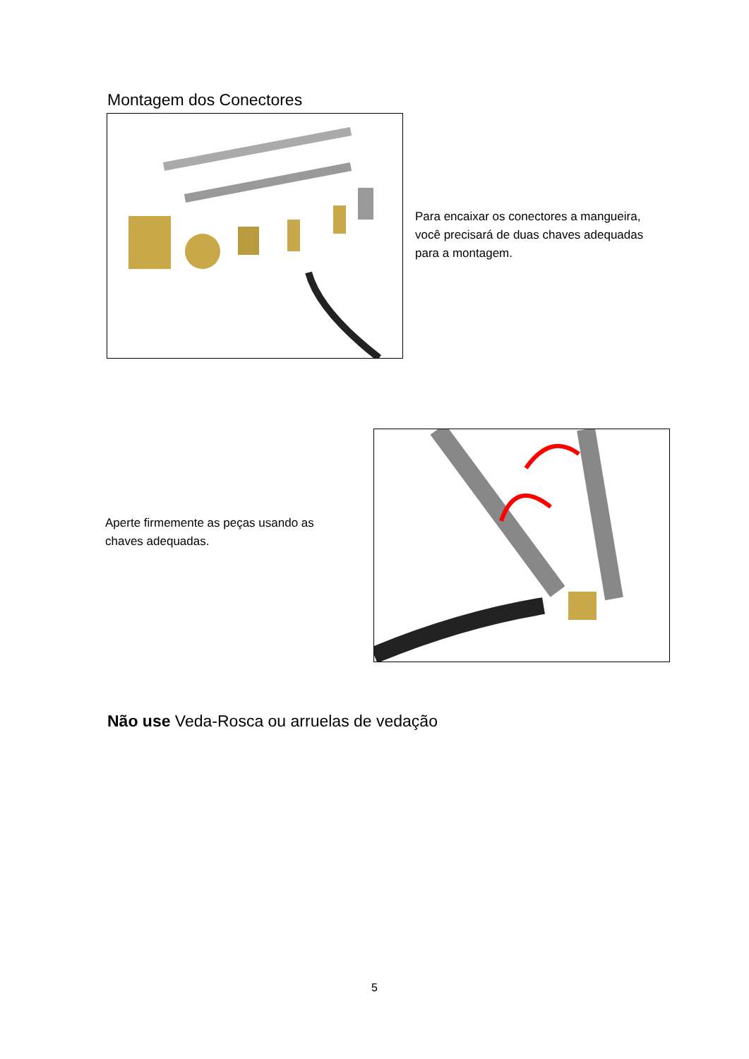Montagem dos Conectores
Para encaixar os conectores a mangueira, você precisará de duas chaves adequadas para a montagem.
Aperte firmemente as peças usando as chaves adequadas.
Não use Veda-Rosca ou arruelas de vedação
5